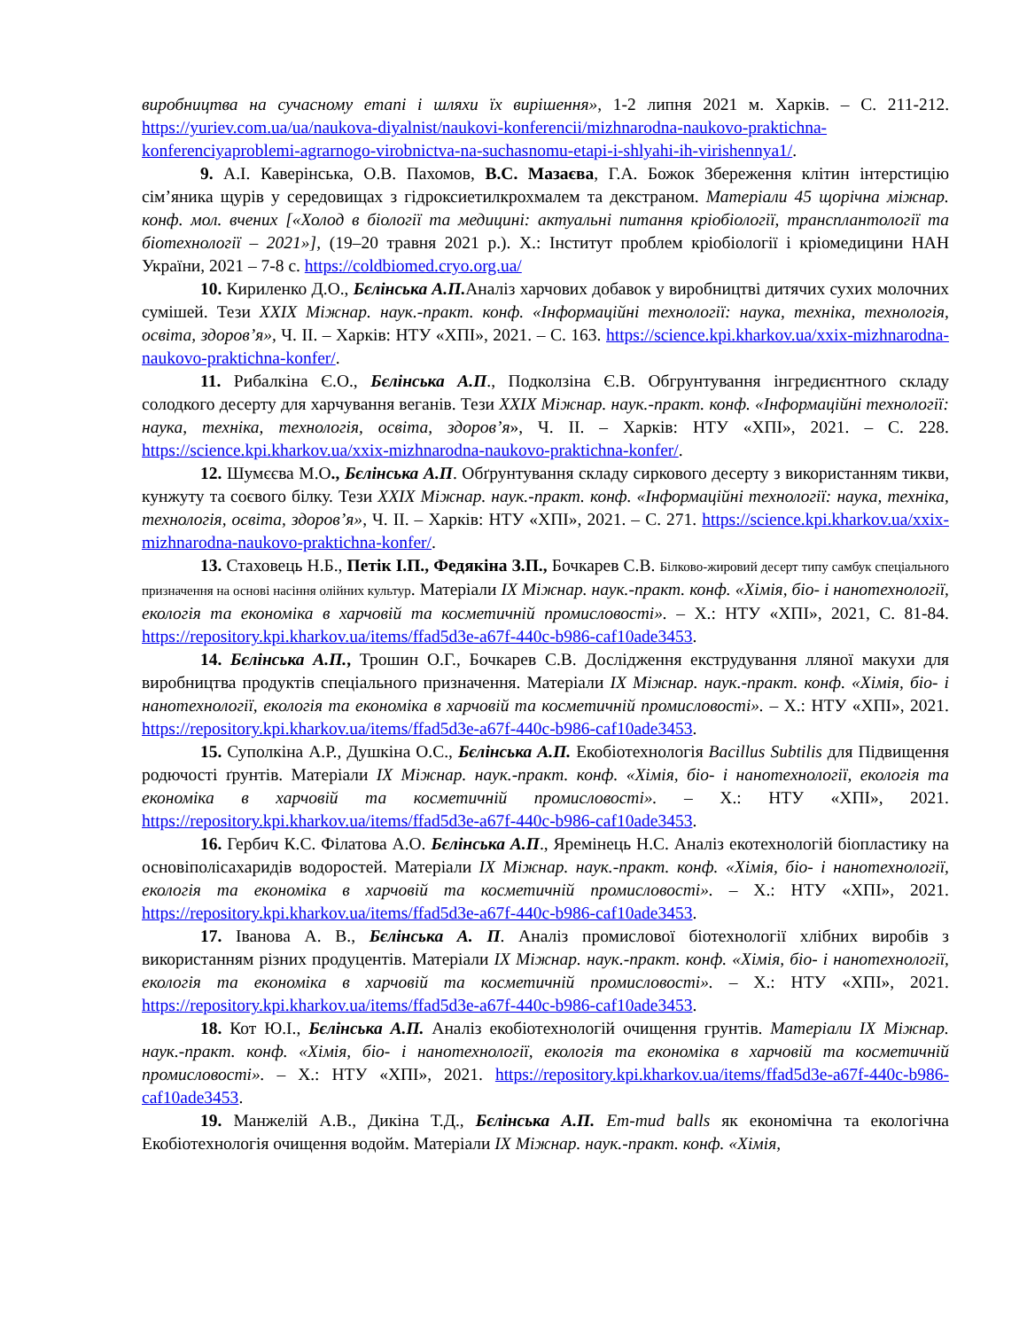виробництва на сучасному етапі і шляхи їх вирішення», 1-2 липня 2021 м. Харків. – С. 211-212. https://yuriev.com.ua/ua/naukova-diyalnist/naukovi-konferencii/mizhnarodna-naukovo-praktichna-konferenciyaproblemi-agrarnogo-virobnictva-na-suchasnomu-etapi-i-shlyahi-ih-virishennya1/.
9. А.І. Каверінська, О.В. Пахомов, В.С. Мазаєва, Г.А. Божок Збереження клітин інтерстицію сім’яника щурів у середовищах з гідроксиетилкрохмалем та декстраном. Матеріали 45 щорічна міжнар. конф. мол. вчених [«Холод в біології та медицині: актуальні питання кріобіології, трансплантології та біотехнології – 2021»], (19–20 травня 2021 р.). Х.: Інститут проблем кріобіології і кріомедицини НАН України, 2021 – 7-8 с. https://coldbiomed.cryo.org.ua/
10. Кириленко Д.О., Бєлінська А.П. Аналіз харчових добавок у виробництві дитячих сухих молочних сумішей. Тези XXIX Міжнар. наук.-практ. конф. «Інформаційні технології: наука, техніка, технологія, освіта, здоров’я», Ч. ІІ. – Харків: НТУ «ХПІ», 2021. – С. 163. https://science.kpi.kharkov.ua/xxix-mizhnarodna-naukovo-praktichna-konfer/.
11. Рибалкіна Є.О., Бєлінська А.П., Подколзіна Є.В. Обгрунтування інгредиєнтного складу солодкого десерту для харчування веганів. Тези XXIX Міжнар. наук.-практ. конф. «Інформаційні технології: наука, техніка, технологія, освіта, здоров’я», Ч. ІІ. – Харків: НТУ «ХПІ», 2021. – С. 228. https://science.kpi.kharkov.ua/xxix-mizhnarodna-naukovo-praktichna-konfer/.
12. Шумєєва М.О., Бєлінська А.П. Обґрунтування складу сиркового десерту з використанням тикви, кунжуту та соєвого білку. Тези XXIX Міжнар. наук.-практ. конф. «Інформаційні технології: наука, техніка, технологія, освіта, здоров’я», Ч. ІІ. – Харків: НТУ «ХПІ», 2021. – С. 271. https://science.kpi.kharkov.ua/xxix-mizhnarodna-naukovo-praktichna-konfer/.
13. Стаховець Н.Б., Петік І.П., Федякіна З.П., Бочкарев С.В. Білково-жировий десерт типу самбук спеціального призначення на основі насіння олійних культур. Матеріали IX Міжнар. наук.-практ. конф. «Хімія, біо- і нанотехнології, екологія та економіка в харчовій та косметичній промисловості». – Х.: НТУ «ХПІ», 2021, С. 81-84. https://repository.kpi.kharkov.ua/items/ffad5d3e-a67f-440c-b986-caf10ade3453.
14. Бєлінська А.П., Трошин О.Г., Бочкарев С.В. Дослідження екструдування лляної макухи для виробництва продуктів спеціального призначення. Матеріали IX Міжнар. наук.-практ. конф. «Хімія, біо- і нанотехнології, екологія та економіка в харчовій та косметичній промисловості». – Х.: НТУ «ХПІ», 2021. https://repository.kpi.kharkov.ua/items/ffad5d3e-a67f-440c-b986-caf10ade3453.
15. Суполкіна А.Р., Душкіна О.С., Бєлінська А.П. Екобіотехнологія Bacillus Subtilis для Підвищення родючості ґрунтів. Матеріали IX Міжнар. наук.-практ. конф. «Хімія, біо- і нанотехнології, екологія та економіка в харчовій та косметичній промисловості». – Х.: НТУ «ХПІ», 2021. https://repository.kpi.kharkov.ua/items/ffad5d3e-a67f-440c-b986-caf10ade3453.
16. Гербич К.С. Філатова А.О. Бєлінська А.П., Яремінець Н.С. Аналіз екотехнологій біопластику на основіполісахаридів водоростей. Матеріали IX Міжнар. наук.-практ. конф. «Хімія, біо- і нанотехнології, екологія та економіка в харчовій та косметичній промисловості». – Х.: НТУ «ХПІ», 2021. https://repository.kpi.kharkov.ua/items/ffad5d3e-a67f-440c-b986-caf10ade3453.
17. Іванова А. В., Бєлінська А. П. Аналіз промислової біотехнології хлібних виробів з використанням різних продуцентів. Матеріали IX Міжнар. наук.-практ. конф. «Хімія, біо- і нанотехнології, екологія та економіка в харчовій та косметичній промисловості». – Х.: НТУ «ХПІ», 2021. https://repository.kpi.kharkov.ua/items/ffad5d3e-a67f-440c-b986-caf10ade3453.
18. Кот Ю.І., Бєлінська А.П. Аналіз екобіотехнологій очищення грунтів. Матеріали IX Міжнар. наук.-практ. конф. «Хімія, біо- і нанотехнології, екологія та економіка в харчовій та косметичній промисловості». – Х.: НТУ «ХПІ», 2021. https://repository.kpi.kharkov.ua/items/ffad5d3e-a67f-440c-b986-caf10ade3453.
19. Манжелій А.В., Дикіна Т.Д., Бєлінська А.П. Em-mud balls як економічна та екологічна Екобіотехнологія очищення водойм. Матеріали IX Міжнар. наук.-практ. конф. «Хімія,